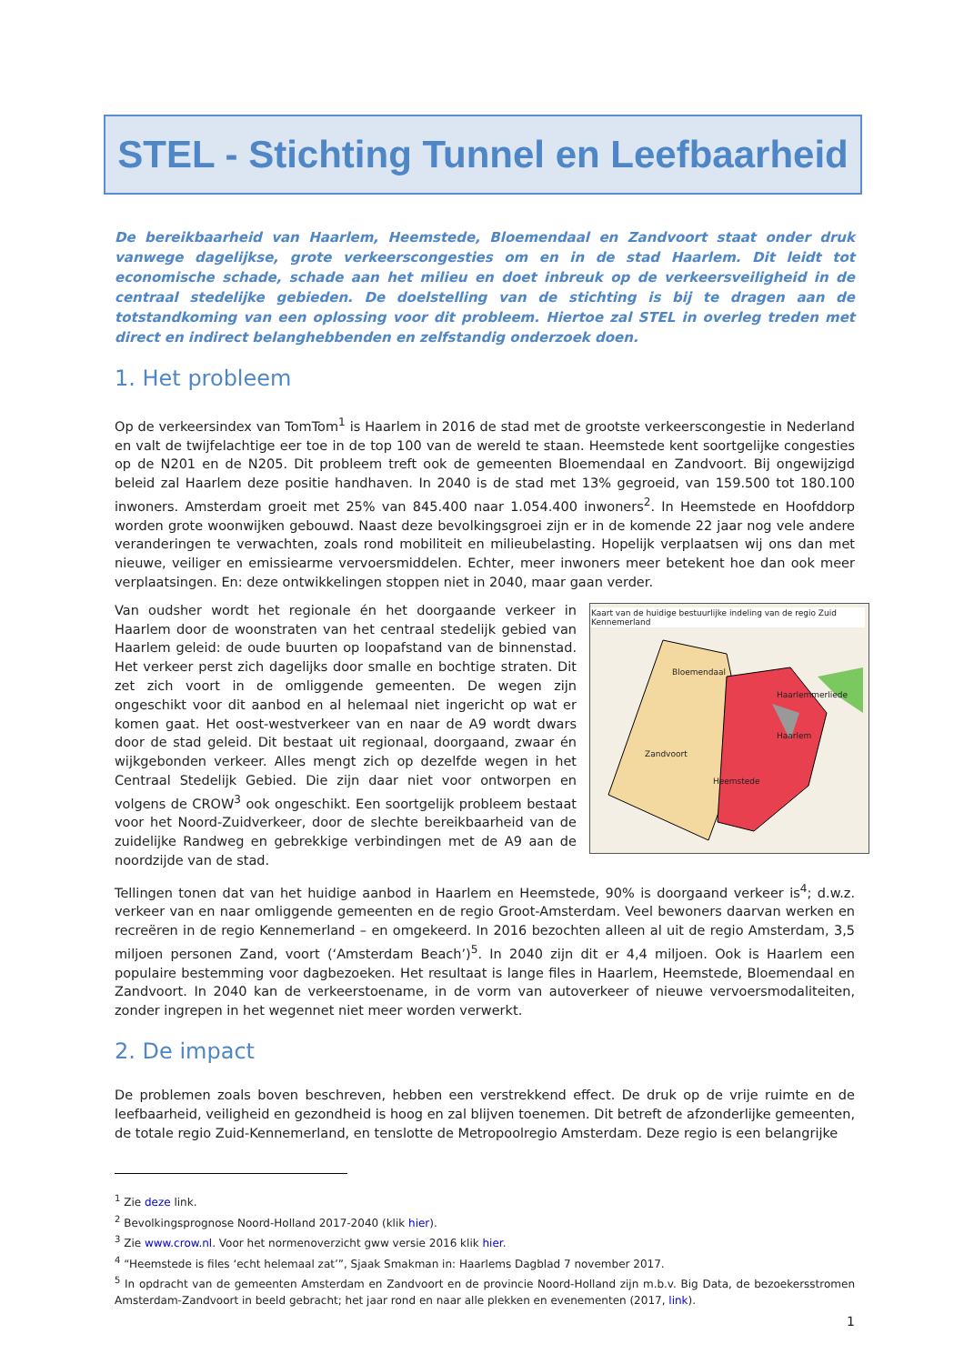STEL - Stichting Tunnel en Leefbaarheid
De bereikbaarheid van Haarlem, Heemstede, Bloemendaal en Zandvoort staat onder druk vanwege dagelijkse, grote verkeerscongesties om en in de stad Haarlem. Dit leidt tot economische schade, schade aan het milieu en doet inbreuk op de verkeersveiligheid in de centraal stedelijke gebieden. De doelstelling van de stichting is bij te dragen aan de totstandkoming van een oplossing voor dit probleem. Hiertoe zal STEL in overleg treden met direct en indirect belanghebbenden en zelfstandig onderzoek doen.
1. Het probleem
Op de verkeersindex van TomTom<sup>1</sup> is Haarlem in 2016 de stad met de grootste verkeerscongestie in Nederland en valt de twijfelachtige eer toe in de top 100 van de wereld te staan. Heemstede kent soortgelijke congesties op de N201 en de N205. Dit probleem treft ook de gemeenten Bloemendaal en Zandvoort. Bij ongewijzigd beleid zal Haarlem deze positie handhaven. In 2040 is de stad met 13% gegroeid, van 159.500 tot 180.100 inwoners. Amsterdam groeit met 25% van 845.400 naar 1.054.400 inwoners<sup>2</sup>. In Heemstede en Hoofddorp worden grote woonwijken gebouwd. Naast deze bevolkingsgroei zijn er in de komende 22 jaar nog vele andere veranderingen te verwachten, zoals rond mobiliteit en milieubelasting. Hopelijk verplaatsen wij ons dan met nieuwe, veiliger en emissiearme vervoersmiddelen. Echter, meer inwoners meer betekent hoe dan ook meer verplaatsingen. En: deze ontwikkelingen stoppen niet in 2040, maar gaan verder.
Kaart van de huidige bestuurlijke indeling van de regio Zuid Kennemerland
Bloemendaal
Haarlem
Zandvoort
Heemstede
Haarlemmerliede
Van oudsher wordt het regionale én het doorgaande verkeer in Haarlem door de woonstraten van het centraal stedelijk gebied van Haarlem geleid: de oude buurten op loopafstand van de binnenstad. Het verkeer perst zich dagelijks door smalle en bochtige straten. Dit zet zich voort in de omliggende gemeenten. De wegen zijn ongeschikt voor dit aanbod en al helemaal niet ingericht op wat er komen gaat. Het oost-westverkeer van en naar de A9 wordt dwars door de stad geleid. Dit bestaat uit regionaal, doorgaand, zwaar én wijkgebonden verkeer. Alles mengt zich op dezelfde wegen in het Centraal Stedelijk Gebied. Die zijn daar niet voor ontworpen en volgens de CROW<sup>3</sup> ook ongeschikt. Een soortgelijk probleem bestaat voor het Noord-Zuidverkeer, door de slechte bereikbaarheid van de zuidelijke Randweg en gebrekkige verbindingen met de A9 aan de noordzijde van de stad.
Tellingen tonen dat van het huidige aanbod in Haarlem en Heemstede, 90% is doorgaand verkeer is<sup>4</sup>; d.w.z. verkeer van en naar omliggende gemeenten en de regio Groot-Amsterdam. Veel bewoners daarvan werken en recreëren in de regio Kennemerland – en omgekeerd. In 2016 bezochten alleen al uit de regio Amsterdam, 3,5 miljoen personen Zand, voort (‘Amsterdam Beach’)<sup>5</sup>. In 2040 zijn dit er 4,4 miljoen. Ook is Haarlem een populaire bestemming voor dagbezoeken. Het resultaat is lange files in Haarlem, Heemstede, Bloemendaal en Zandvoort. In 2040 kan de verkeerstoename, in de vorm van autoverkeer of nieuwe vervoersmodaliteiten, zonder ingrepen in het wegennet niet meer worden verwerkt.
2. De impact
De problemen zoals boven beschreven, hebben een verstrekkend effect. De druk op de vrije ruimte en de leefbaarheid, veiligheid en gezondheid is hoog en zal blijven toenemen. Dit betreft de afzonderlijke gemeenten, de totale regio Zuid-Kennemerland, en tenslotte de Metropoolregio Amsterdam. Deze regio is een belangrijke
<sup>1</sup> Zie deze link.
<sup>2</sup> Bevolkingsprognose Noord-Holland 2017-2040 (klik hier).
<sup>3</sup> Zie www.crow.nl. Voor het normenoverzicht gww versie 2016 klik hier.
<sup>4</sup> “Heemstede is files ‘echt helemaal zat’”, Sjaak Smakman in: Haarlems Dagblad 7 november 2017.
<sup>5</sup> In opdracht van de gemeenten Amsterdam en Zandvoort en de provincie Noord-Holland zijn m.b.v. Big Data, de bezoekersstromen Amsterdam-Zandvoort in beeld gebracht; het jaar rond en naar alle plekken en evenementen (2017, link).
1